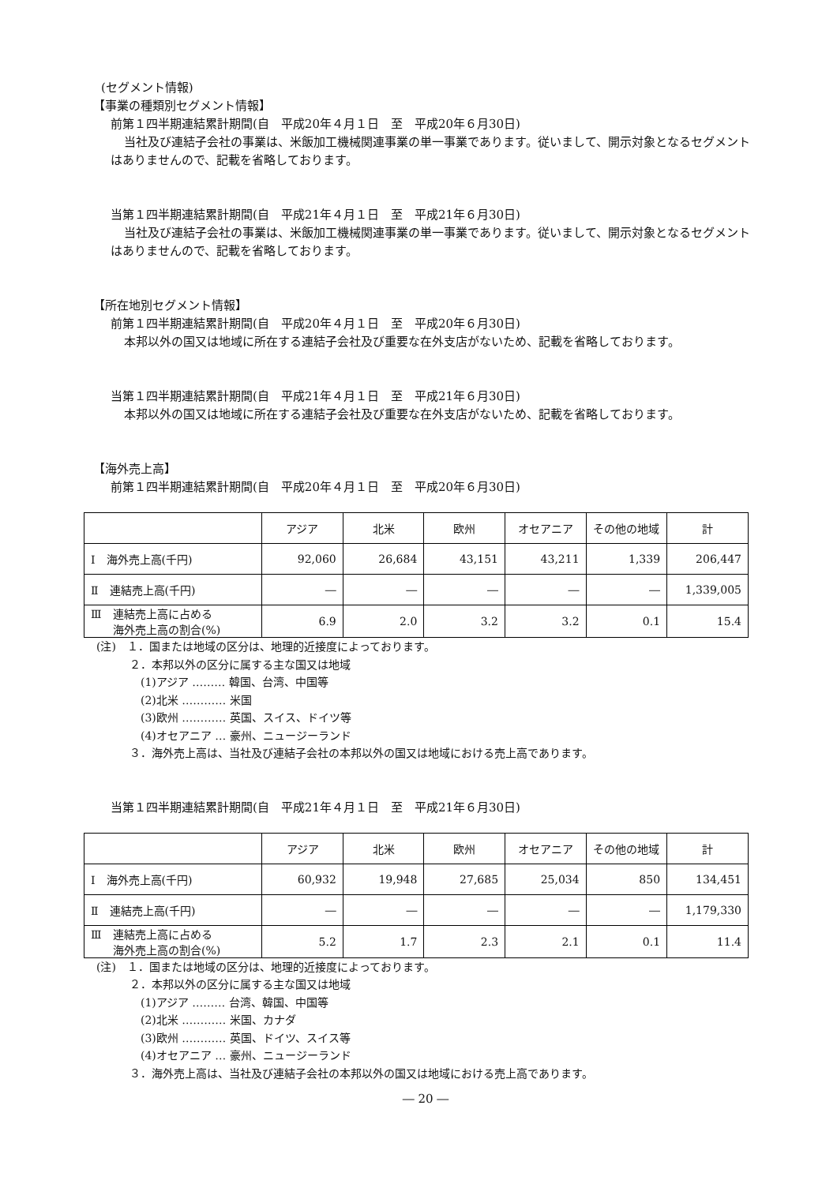(セグメント情報)
【事業の種類別セグメント情報】
前第１四半期連結累計期間(自　平成20年４月１日　至　平成20年６月30日)
当社及び連結子会社の事業は、米飯加工機械関連事業の単一事業であります。従いまして、開示対象となるセグメントはありませんので、記載を省略しております。
当第１四半期連結累計期間(自　平成21年４月１日　至　平成21年６月30日)
当社及び連結子会社の事業は、米飯加工機械関連事業の単一事業であります。従いまして、開示対象となるセグメントはありませんので、記載を省略しております。
【所在地別セグメント情報】
前第１四半期連結累計期間(自　平成20年４月１日　至　平成20年６月30日)
本邦以外の国又は地域に所在する連結子会社及び重要な在外支店がないため、記載を省略しております。
当第１四半期連結累計期間(自　平成21年４月１日　至　平成21年６月30日)
本邦以外の国又は地域に所在する連結子会社及び重要な在外支店がないため、記載を省略しております。
【海外売上高】
前第１四半期連結累計期間(自　平成20年４月１日　至　平成20年６月30日)
| | アジア | 北米 | 欧州 | オセアニア | その他の地域 | 計 |
| --- | --- | --- | --- | --- | --- | --- |
| Ⅰ 海外売上高(千円) | 92,060 | 26,684 | 43,151 | 43,211 | 1,339 | 206,447 |
| Ⅱ 連結売上高(千円) | ― | ― | ― | ― | ― | 1,339,005 |
| Ⅲ 連結売上高に占める 海外売上高の割合(%) | 6.9 | 2.0 | 3.2 | 3.2 | 0.1 | 15.4 |
(注)　１．国または地域の区分は、地理的近接度によっております。
　　　２．本邦以外の区分に属する主な国又は地域
　　　　(1)アジア ……… 韓国、台湾、中国等
　　　　(2)北米 ………… 米国
　　　　(3)欧州 ………… 英国、スイス、ドイツ等
　　　　(4)オセアニア … 豪州、ニュージーランド
　　　３．海外売上高は、当社及び連結子会社の本邦以外の国又は地域における売上高であります。
当第１四半期連結累計期間(自　平成21年４月１日　至　平成21年６月30日)
| | アジア | 北米 | 欧州 | オセアニア | その他の地域 | 計 |
| --- | --- | --- | --- | --- | --- | --- |
| Ⅰ 海外売上高(千円) | 60,932 | 19,948 | 27,685 | 25,034 | 850 | 134,451 |
| Ⅱ 連結売上高(千円) | ― | ― | ― | ― | ― | 1,179,330 |
| Ⅲ 連結売上高に占める 海外売上高の割合(%) | 5.2 | 1.7 | 2.3 | 2.1 | 0.1 | 11.4 |
(注)　１．国または地域の区分は、地理的近接度によっております。
　　　２．本邦以外の区分に属する主な国又は地域
　　　　(1)アジア ……… 台湾、韓国、中国等
　　　　(2)北米 ………… 米国、カナダ
　　　　(3)欧州 ………… 英国、ドイツ、スイス等
　　　　(4)オセアニア … 豪州、ニュージーランド
　　　３．海外売上高は、当社及び連結子会社の本邦以外の国又は地域における売上高であります。
― 20 ―